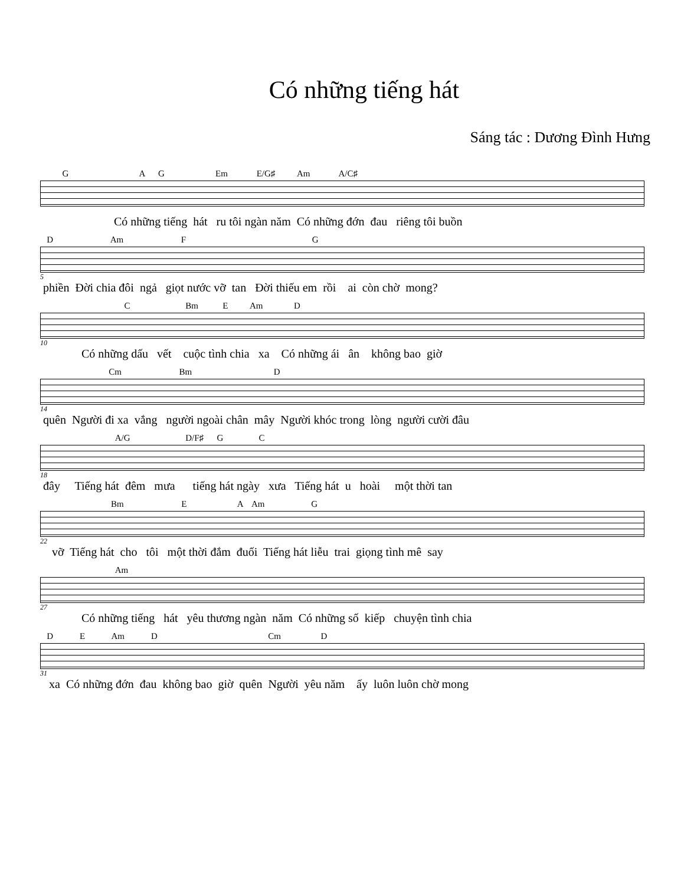Có những tiếng hát
Sáng tác : Dương Đình Hưng
G A G Em E/G♯ Am A/C♯
Có những tiếng hát ru tôi ngàn năm Có những đớn đau riêng tôi buồn
D Am F G
5
phiền Đời chia đôi ngả giọt nước vỡ tan Đời thiếu em rồi ai còn chờ mong?
C Bm E Am D
10
Có những dấu vết cuộc tình chia xa Có những ái ân không bao giờ
Cm Bm D
14
quên Người đi xa vắng người ngoài chân mây Người khóc trong lòng người cười đâu
A/G D/F♯ G C
18
đây Tiếng hát đêm mưa tiếng hát ngày xưa Tiếng hát u hoài một thời tan
Bm E A Am G
22
vỡ Tiếng hát cho tôi một thời đắm đuối Tiếng hát liễu trai giọng tình mê say
Am
27
Có những tiếng hát yêu thương ngàn năm Có những số kiếp chuyện tình chia
D E Am D Cm D
31
xa Có những đớn đau không bao giờ quên Người yêu năm ấy luôn luôn chờ mong